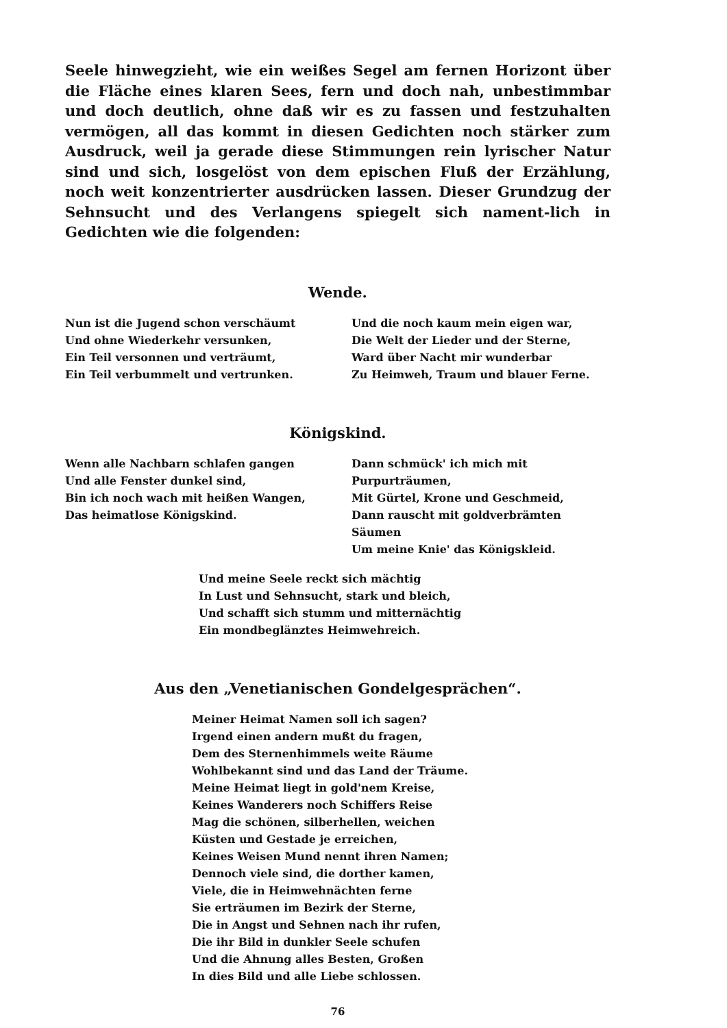Seele hinwegzieht, wie ein weißes Segel am fernen Horizont über die Fläche eines klaren Sees, fern und doch nah, unbestimmbar und doch deutlich, ohne daß wir es zu fassen und festzuhalten vermögen, all das kommt in diesen Gedichten noch stärker zum Ausdruck, weil ja gerade diese Stimmungen rein lyrischer Natur sind und sich, losgelöst von dem epischen Fluß der Erzählung, noch weit konzentrierter ausdrücken lassen. Dieser Grundzug der Sehnsucht und des Verlangens spiegelt sich nament-lich in Gedichten wie die folgenden:
Wende.
Nun ist die Jugend schon verschäumt
Und ohne Wiederkehr versunken,
Ein Teil versonnen und verträumt,
Ein Teil verbummelt und vertrunken.
Und die noch kaum mein eigen war,
Die Welt der Lieder und der Sterne,
Ward über Nacht mir wunderbar
Zu Heimweh, Traum und blauer Ferne.
Königskind.
Wenn alle Nachbarn schlafen gangen
Und alle Fenster dunkel sind,
Bin ich noch wach mit heißen Wangen,
Das heimatlose Königskind.
Dann schmück' ich mich mit Purpurträumen,
Mit Gürtel, Krone und Geschmeid,
Dann rauscht mit goldverbrämten Säumen
Um meine Knie' das Königskleid.
Und meine Seele reckt sich mächtig
In Lust und Sehnsucht, stark und bleich,
Und schafft sich stumm und mitternächtig
Ein mondbeglänztes Heimwehreich.
Aus den „Venetianischen Gondelgesprächen“.
Meiner Heimat Namen soll ich sagen?
Irgend einen andern mußt du fragen,
Dem des Sternenhimmels weite Räume
Wohlbekannt sind und das Land der Träume.
Meine Heimat liegt in gold'nem Kreise,
Keines Wanderers noch Schiffers Reise
Mag die schönen, silberhellen, weichen
Küsten und Gestade je erreichen,
Keines Weisen Mund nennt ihren Namen;
Dennoch viele sind, die dorther kamen,
Viele, die in Heimwehnächten ferne
Sie erträumen im Bezirk der Sterne,
Die in Angst und Sehnen nach ihr rufen,
Die ihr Bild in dunkler Seele schufen
Und die Ahnung alles Besten, Großen
In dies Bild und alle Liebe schlossen.
76